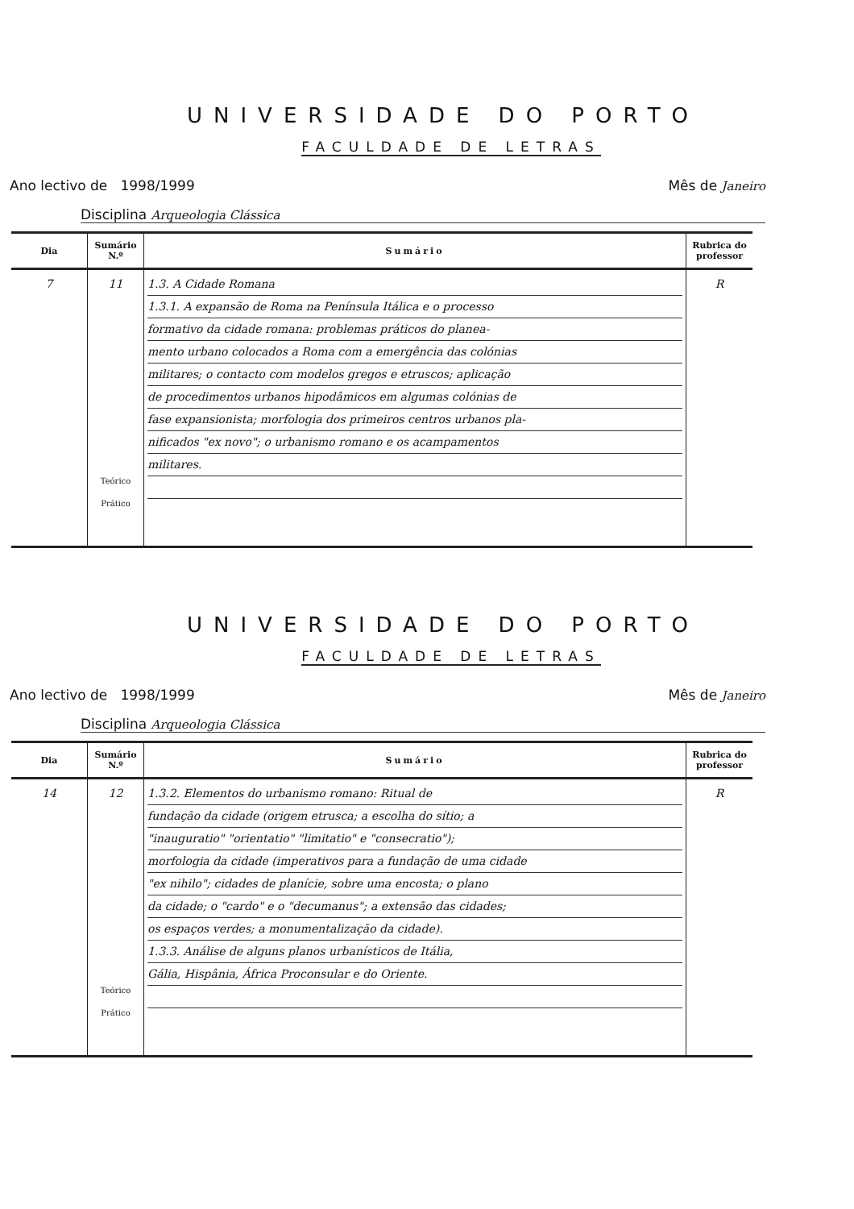UNIVERSIDADE DO PORTO
FACULDADE DE LETRAS
Ano lectivo de 1998/1999 Mês de Janeiro
Disciplina Arqueologia Clássica
| Dia | Sumário N.º | Sumário | Rubrica do professor |
| --- | --- | --- | --- |
| 7 | 11 Teórico Prático | 1.3. A Cidade Romana 1.3.1. A expansão de Roma na Península Itálica e o processo formativo da cidade romana: problemas práticos do planea- mento urbano colocados a Roma com a emergência das colónias militares; o contacto com modelos gregos e etruscos; aplicação de procedimentos urbanos hipodâmicos em algumas colónias de fase expansionista; morfologia dos primeiros centros urbanos pla- nificados "ex novo"; o urbanismo romano e os acampamentos militares. | R |
UNIVERSIDADE DO PORTO
FACULDADE DE LETRAS
Ano lectivo de 1998/1999 Mês de Janeiro
Disciplina Arqueologia Clássica
| Dia | Sumário N.º | Sumário | Rubrica do professor |
| --- | --- | --- | --- |
| 14 | 12 Teórico Prático | 1.3.2. Elementos do urbanismo romano: Ritual de fundação da cidade (origem etrusca; a escolha do sítio; a "inauguratio" "orientatio" "limitatio" e "consecratio"); morfologia da cidade (imperativos para a fundação de uma cidade "ex nihilo"; cidades de planície, sobre uma encosta; o plano da cidade; o "cardo" e o "decumanus"; a extensão das cidades; os espaços verdes; a monumentalização da cidade). 1.3.3. Análise de alguns planos urbanísticos de Itália, Gália, Hispânia, África Proconsular e do Oriente. | R |